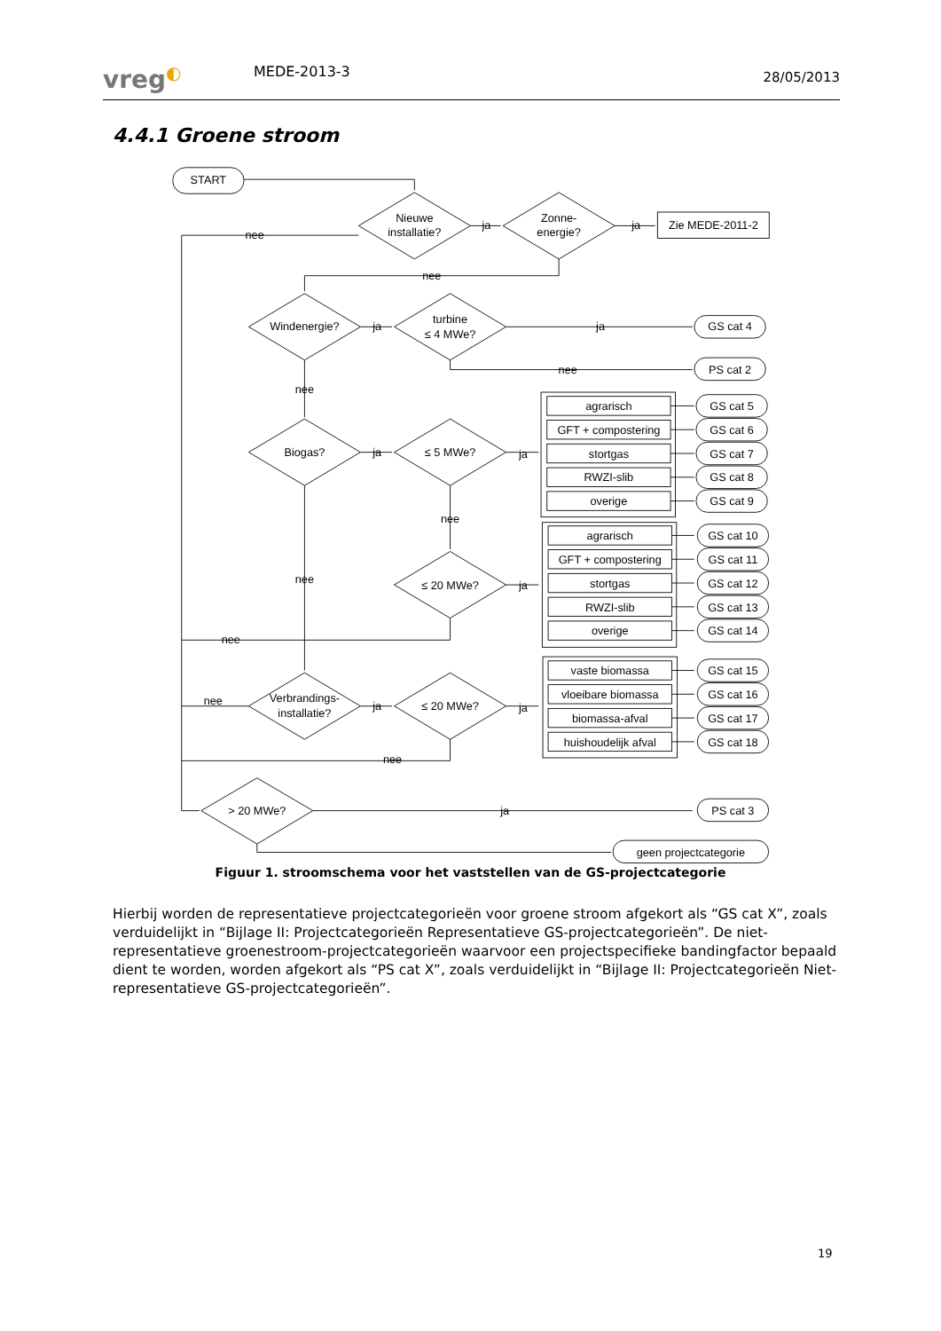vreg◐
MEDE-2013-3
28/05/2013
4.4.1 Groene stroom
START
Nieuwe
installatie?
ja
Zonne-
energie?
ja
Zie MEDE-2011-2
nee
nee
Windenergie?
ja
turbine
≤ 4 MWe?
ja
GS cat 4
nee
PS cat 2
nee
Biogas?
ja
≤ 5 MWe?
ja
agrarisch
GS cat 5
GFT + compostering
GS cat 6
stortgas
GS cat 7
RWZI-slib
GS cat 8
overige
GS cat 9
nee
nee
≤ 20 MWe?
ja
agrarisch
GS cat 10
GFT + compostering
GS cat 11
stortgas
GS cat 12
RWZI-slib
GS cat 13
overige
GS cat 14
nee
nee
Verbrandings-
installatie?
ja
≤ 20 MWe?
ja
vaste biomassa
GS cat 15
vloeibare biomassa
GS cat 16
biomassa-afval
GS cat 17
huishoudelijk afval
GS cat 18
nee
> 20 MWe?
ja
PS cat 3
geen projectcategorie
Figuur 1. stroomschema voor het vaststellen van de GS-projectcategorie
Hierbij worden de representatieve projectcategorieën voor groene stroom afgekort als “GS cat X”, zoals verduidelijkt in “Bijlage II: Projectcategorieën Representatieve GS-projectcategorieën”. De niet-representatieve groenestroom-projectcategorieën waarvoor een projectspecifieke bandingfactor bepaald dient te worden, worden afgekort als “PS cat X”, zoals verduidelijkt in “Bijlage II: Projectcategorieën Niet-representatieve GS-projectcategorieën”.
19